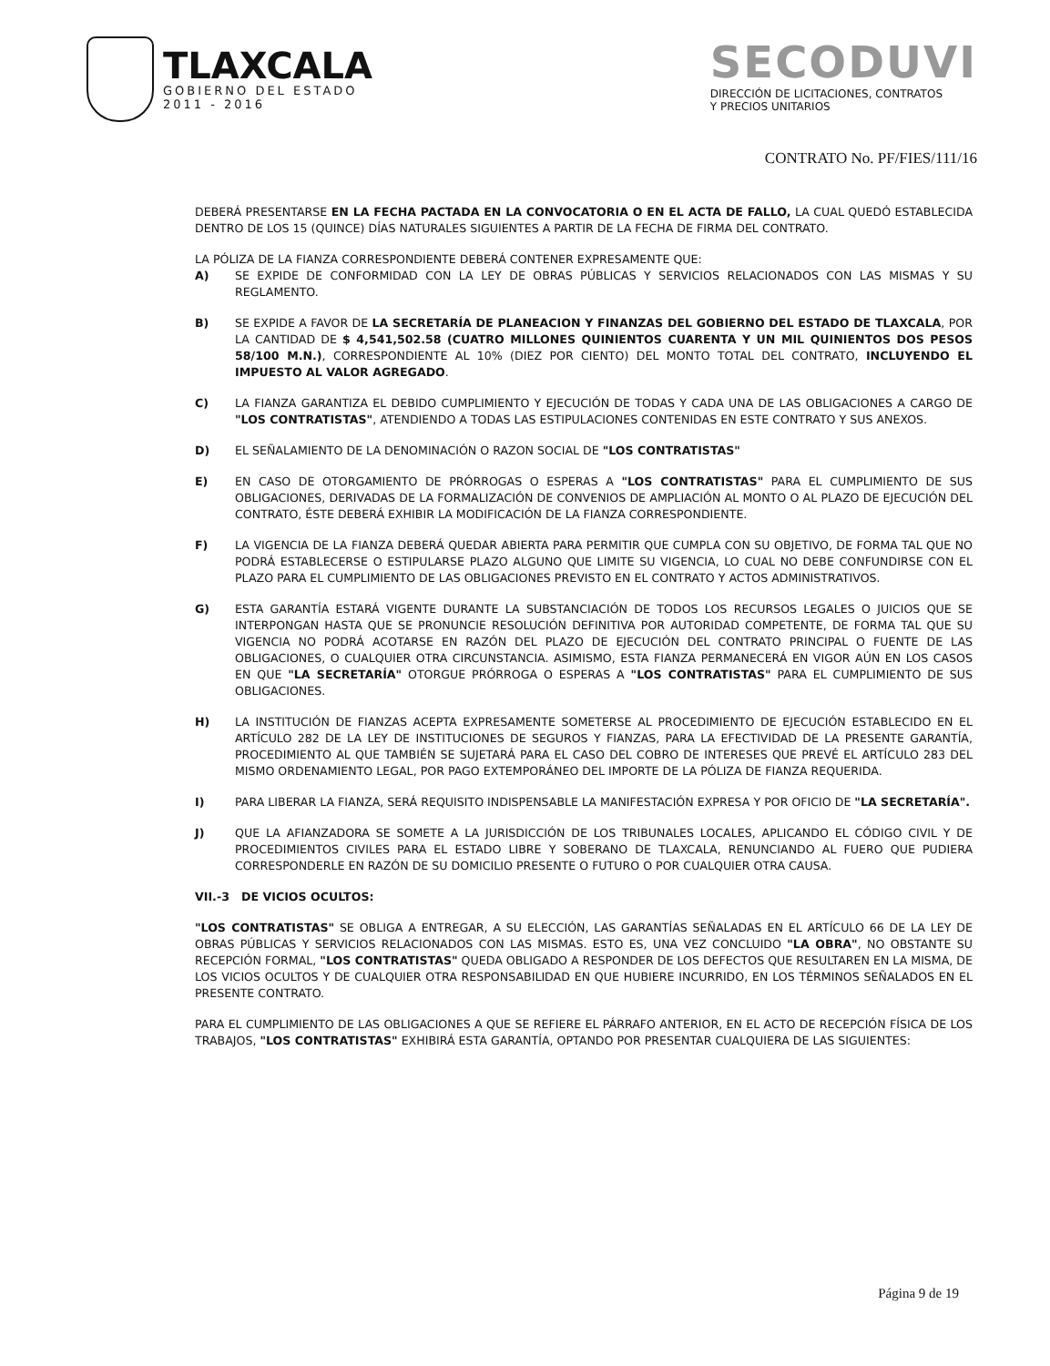TLAXCALA
GOBIERNO DEL ESTADO
2011 - 2016
SECODUVI
DIRECCIÓN DE LICITACIONES, CONTRATOS
Y PRECIOS UNITARIOS
CONTRATO No. PF/FIES/111/16
DEBERÁ PRESENTARSE EN LA FECHA PACTADA EN LA CONVOCATORIA O EN EL ACTA DE FALLO, LA CUAL QUEDÓ ESTABLECIDA DENTRO DE LOS 15 (QUINCE) DÍAS NATURALES SIGUIENTES A PARTIR DE LA FECHA DE FIRMA DEL CONTRATO.
LA PÓLIZA DE LA FIANZA CORRESPONDIENTE DEBERÁ CONTENER EXPRESAMENTE QUE:
A) SE EXPIDE DE CONFORMIDAD CON LA LEY DE OBRAS PÚBLICAS Y SERVICIOS RELACIONADOS CON LAS MISMAS Y SU REGLAMENTO.
B) SE EXPIDE A FAVOR DE LA SECRETARÍA DE PLANEACION Y FINANZAS DEL GOBIERNO DEL ESTADO DE TLAXCALA, POR LA CANTIDAD DE $ 4,541,502.58 (CUATRO MILLONES QUINIENTOS CUARENTA Y UN MIL QUINIENTOS DOS PESOS 58/100 M.N.), CORRESPONDIENTE AL 10% (DIEZ POR CIENTO) DEL MONTO TOTAL DEL CONTRATO, INCLUYENDO EL IMPUESTO AL VALOR AGREGADO.
C) LA FIANZA GARANTIZA EL DEBIDO CUMPLIMIENTO Y EJECUCIÓN DE TODAS Y CADA UNA DE LAS OBLIGACIONES A CARGO DE "LOS CONTRATISTAS", ATENDIENDO A TODAS LAS ESTIPULACIONES CONTENIDAS EN ESTE CONTRATO Y SUS ANEXOS.
D) EL SEÑALAMIENTO DE LA DENOMINACIÓN O RAZON SOCIAL DE "LOS CONTRATISTAS"
E) EN CASO DE OTORGAMIENTO DE PRÓRROGAS O ESPERAS A "LOS CONTRATISTAS" PARA EL CUMPLIMIENTO DE SUS OBLIGACIONES, DERIVADAS DE LA FORMALIZACIÓN DE CONVENIOS DE AMPLIACIÓN AL MONTO O AL PLAZO DE EJECUCIÓN DEL CONTRATO, ÉSTE DEBERÁ EXHIBIR LA MODIFICACIÓN DE LA FIANZA CORRESPONDIENTE.
F) LA VIGENCIA DE LA FIANZA DEBERÁ QUEDAR ABIERTA PARA PERMITIR QUE CUMPLA CON SU OBJETIVO, DE FORMA TAL QUE NO PODRÁ ESTABLECERSE O ESTIPULARSE PLAZO ALGUNO QUE LIMITE SU VIGENCIA, LO CUAL NO DEBE CONFUNDIRSE CON EL PLAZO PARA EL CUMPLIMIENTO DE LAS OBLIGACIONES PREVISTO EN EL CONTRATO Y ACTOS ADMINISTRATIVOS.
G) ESTA GARANTÍA ESTARÁ VIGENTE DURANTE LA SUBSTANCIACIÓN DE TODOS LOS RECURSOS LEGALES O JUICIOS QUE SE INTERPONGAN HASTA QUE SE PRONUNCIE RESOLUCIÓN DEFINITIVA POR AUTORIDAD COMPETENTE, DE FORMA TAL QUE SU VIGENCIA NO PODRÁ ACOTARSE EN RAZÓN DEL PLAZO DE EJECUCIÓN DEL CONTRATO PRINCIPAL O FUENTE DE LAS OBLIGACIONES, O CUALQUIER OTRA CIRCUNSTANCIA. ASIMISMO, ESTA FIANZA PERMANECERÁ EN VIGOR AÚN EN LOS CASOS EN QUE "LA SECRETARÍA" OTORGUE PRÓRROGA O ESPERAS A "LOS CONTRATISTAS" PARA EL CUMPLIMIENTO DE SUS OBLIGACIONES.
H) LA INSTITUCIÓN DE FIANZAS ACEPTA EXPRESAMENTE SOMETERSE AL PROCEDIMIENTO DE EJECUCIÓN ESTABLECIDO EN EL ARTÍCULO 282 DE LA LEY DE INSTITUCIONES DE SEGUROS Y FIANZAS, PARA LA EFECTIVIDAD DE LA PRESENTE GARANTÍA, PROCEDIMIENTO AL QUE TAMBIÉN SE SUJETARÁ PARA EL CASO DEL COBRO DE INTERESES QUE PREVÉ EL ARTÍCULO 283 DEL MISMO ORDENAMIENTO LEGAL, POR PAGO EXTEMPORÁNEO DEL IMPORTE DE LA PÓLIZA DE FIANZA REQUERIDA.
I) PARA LIBERAR LA FIANZA, SERÁ REQUISITO INDISPENSABLE LA MANIFESTACIÓN EXPRESA Y POR OFICIO DE "LA SECRETARÍA".
J) QUE LA AFIANZADORA SE SOMETE A LA JURISDICCIÓN DE LOS TRIBUNALES LOCALES, APLICANDO EL CÓDIGO CIVIL Y DE PROCEDIMIENTOS CIVILES PARA EL ESTADO LIBRE Y SOBERANO DE TLAXCALA, RENUNCIANDO AL FUERO QUE PUDIERA CORRESPONDERLE EN RAZÓN DE SU DOMICILIO PRESENTE O FUTURO O POR CUALQUIER OTRA CAUSA.
VII.-3 DE VICIOS OCULTOS:
"LOS CONTRATISTAS" SE OBLIGA A ENTREGAR, A SU ELECCIÓN, LAS GARANTÍAS SEÑALADAS EN EL ARTÍCULO 66 DE LA LEY DE OBRAS PÚBLICAS Y SERVICIOS RELACIONADOS CON LAS MISMAS. ESTO ES, UNA VEZ CONCLUIDO "LA OBRA", NO OBSTANTE SU RECEPCIÓN FORMAL, "LOS CONTRATISTAS" QUEDA OBLIGADO A RESPONDER DE LOS DEFECTOS QUE RESULTAREN EN LA MISMA, DE LOS VICIOS OCULTOS Y DE CUALQUIER OTRA RESPONSABILIDAD EN QUE HUBIERE INCURRIDO, EN LOS TÉRMINOS SEÑALADOS EN EL PRESENTE CONTRATO.
PARA EL CUMPLIMIENTO DE LAS OBLIGACIONES A QUE SE REFIERE EL PÁRRAFO ANTERIOR, EN EL ACTO DE RECEPCIÓN FÍSICA DE LOS TRABAJOS, "LOS CONTRATISTAS" EXHIBIRÁ ESTA GARANTÍA, OPTANDO POR PRESENTAR CUALQUIERA DE LAS SIGUIENTES:
Página 9 de 19